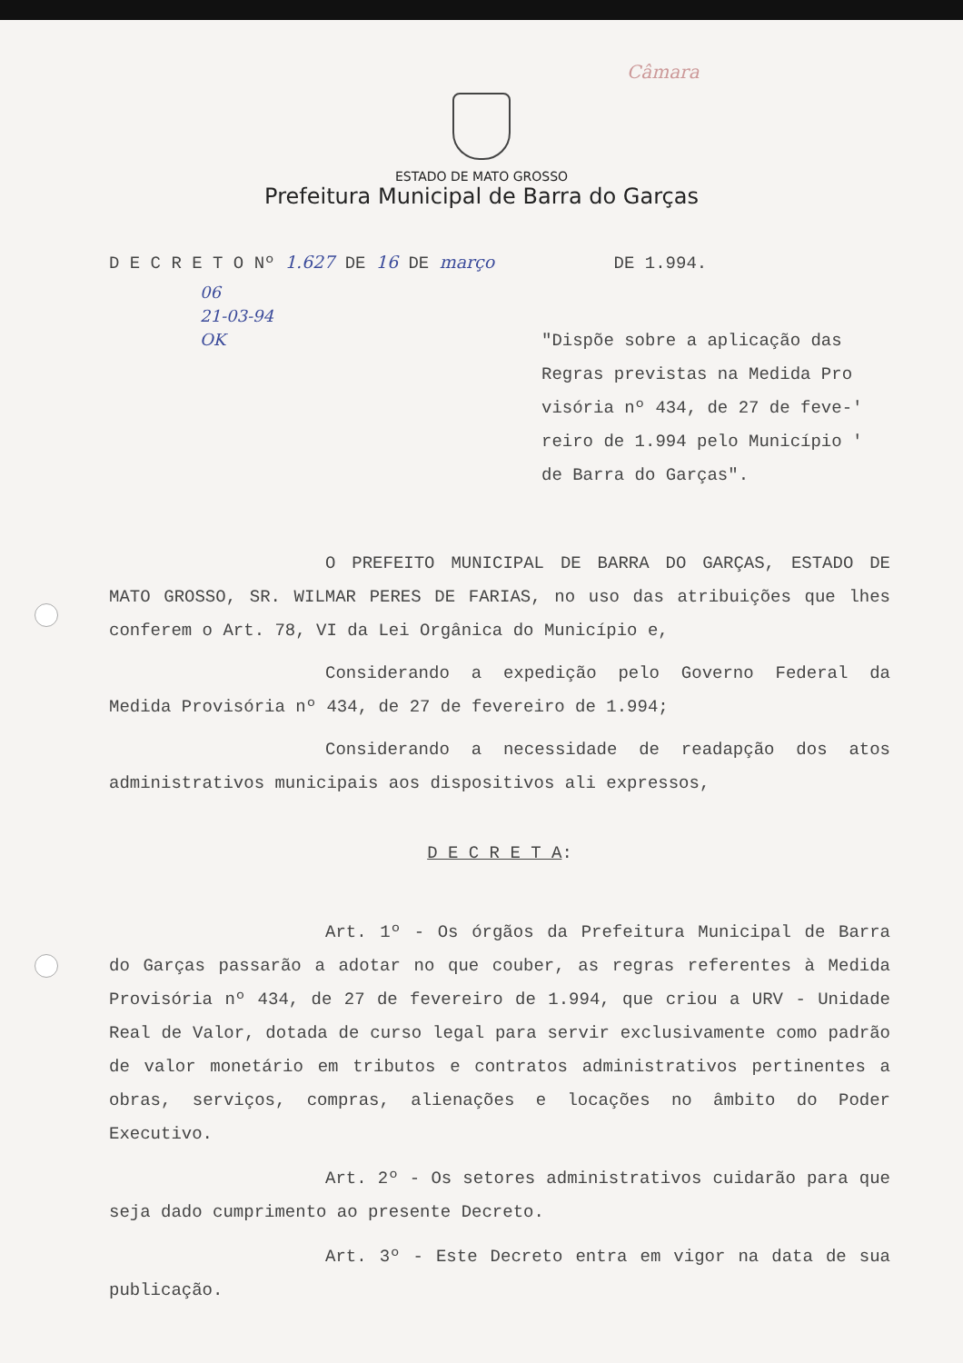Câmara
ESTADO DE MATO GROSSO
Prefeitura Municipal de Barra do Garças
D E C R E T O Nº 1.627 DE 16 DE março DE 1.994.
06
21-03-94
OK
"Dispõe sobre a aplicação das Regras previstas na Medida Pro visória nº 434, de 27 de feve-' reiro de 1.994 pelo Município ' de Barra do Garças".
O PREFEITO MUNICIPAL DE BARRA DO GARÇAS, ESTADO DE MATO GROSSO, SR. WILMAR PERES DE FARIAS, no uso das atribuições que lhes conferem o Art. 78, VI da Lei Orgânica do Município e,
Considerando a expedição pelo Governo Federal da Medida Provisória nº 434, de 27 de fevereiro de 1.994;
Considerando a necessidade de readapção dos atos administrativos municipais aos dispositivos ali expressos,
D E C R E T A:
Art. 1º - Os órgãos da Prefeitura Municipal de Barra do Garças passarão a adotar no que couber, as regras referentes à Medida Provisória nº 434, de 27 de fevereiro de 1.994, que criou a URV - Unidade Real de Valor, dotada de curso legal para servir exclusivamente como padrão de valor monetário em tributos e contratos administrativos pertinentes a obras, serviços, compras, alienações e locações no âmbito do Poder Executivo.
Art. 2º - Os setores administrativos cuidarão para que seja dado cumprimento ao presente Decreto.
Art. 3º - Este Decreto entra em vigor na data de sua publicação.